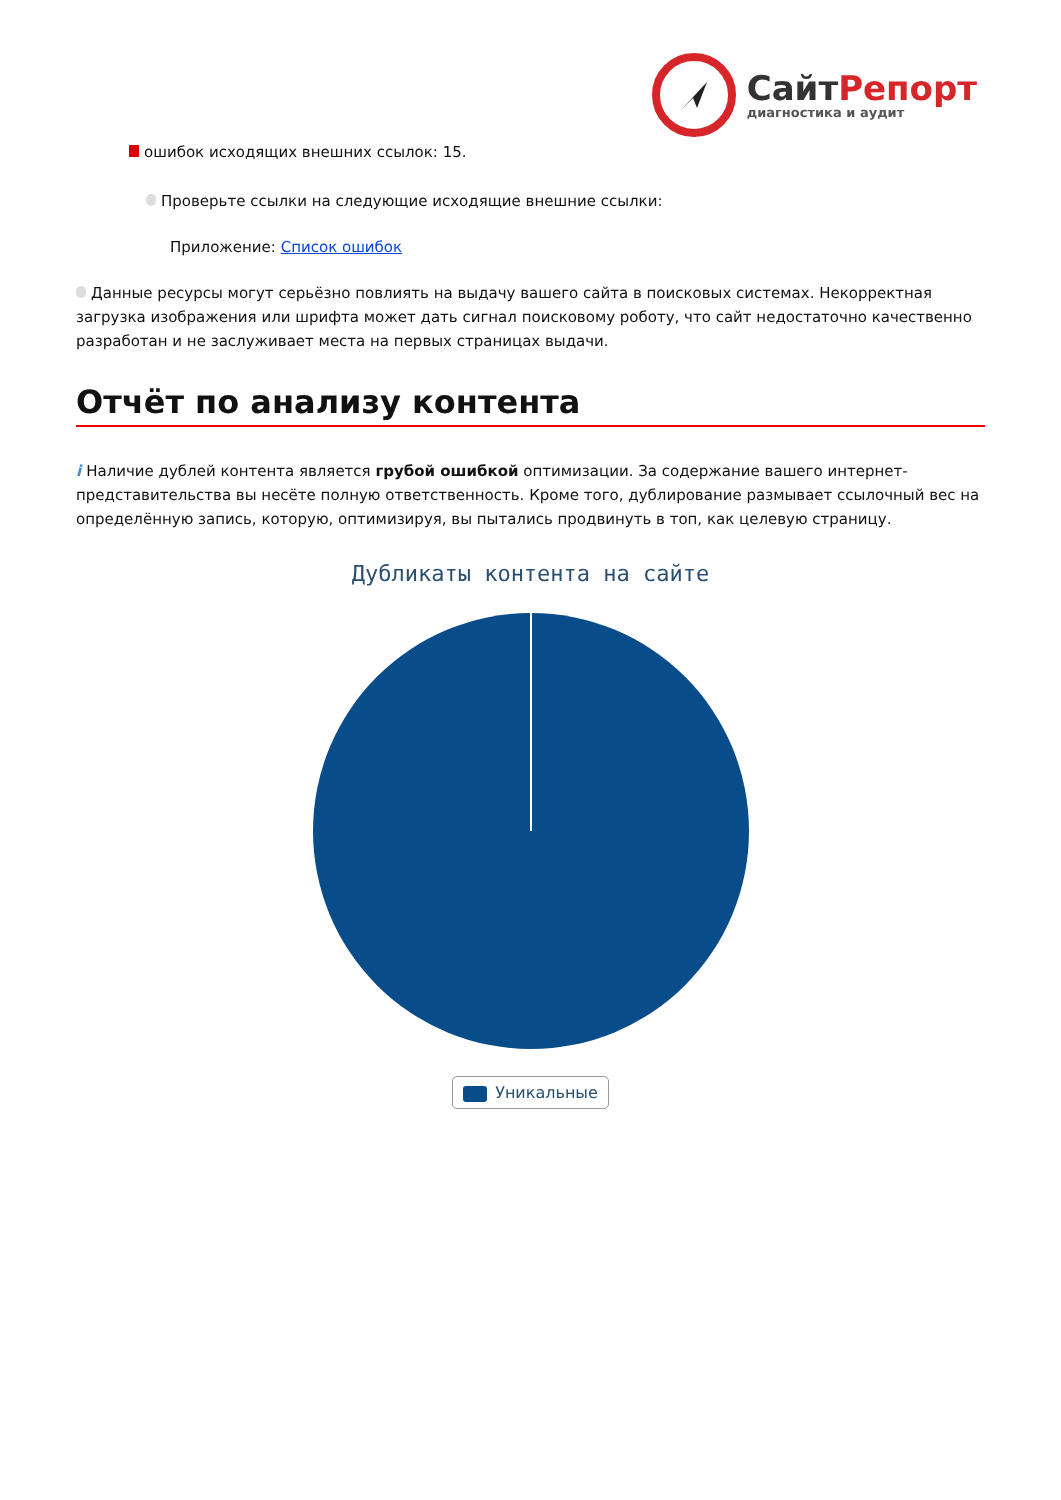СайтРепорт
диагностика и аудит
ошибок исходящих внешних ссылок: 15.
Проверьте ссылки на следующие исходящие внешние ссылки:
Приложение: Список ошибок
Данные ресурсы могут серьёзно повлиять на выдачу вашего сайта в поисковых системах. Некорректная загрузка изображения или шрифта может дать сигнал поисковому роботу, что сайт недостаточно качественно разработан и не заслуживает места на первых страницах выдачи.
Отчёт по анализу контента
i Наличие дублей контента является грубой ошибкой оптимизации. За содержание вашего интернет-представительства вы несёте полную ответственность. Кроме того, дублирование размывает ссылочный вес на определённую запись, которую, оптимизируя, вы пытались продвинуть в топ, как целевую страницу.
Дубликаты контента на сайте
Уникальные